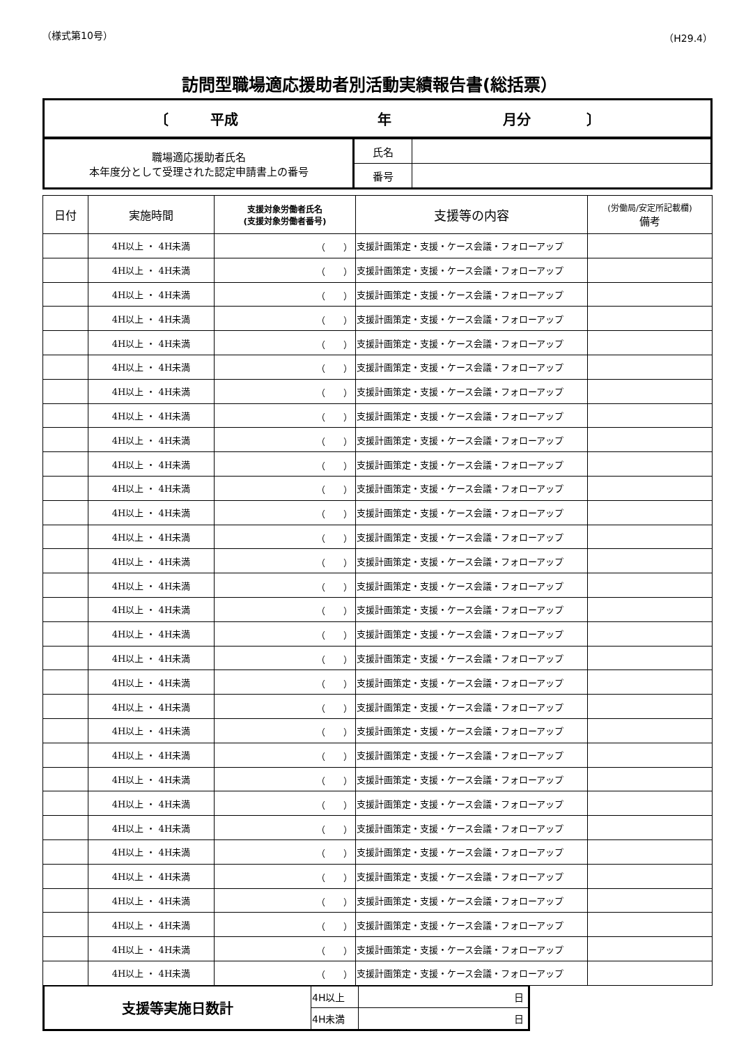（様式第10号） （H29.4）
訪問型職場適応援助者別活動実績報告書(総括票）
| 〔 平成 年 月分 〕 |
| 職場適応援助者氏名 本年度分として受理された認定申請書上の番号 | 氏名 | |
| | 番号 | |
| 日付 | 実施時間 | 支援対象労働者氏名 (支援対象労働者番号) | 支援等の内容 | (労働局/安定所記載欄) 備考 |
| --- | --- | --- | --- | --- |
| | 4H以上 ・ 4H未満 | （ ） | 支援計画策定・支援・ケース会議・フォローアップ | |
| | 4H以上 ・ 4H未満 | （ ） | 支援計画策定・支援・ケース会議・フォローアップ | |
| | 4H以上 ・ 4H未満 | （ ） | 支援計画策定・支援・ケース会議・フォローアップ | |
| | 4H以上 ・ 4H未満 | （ ） | 支援計画策定・支援・ケース会議・フォローアップ | |
| | 4H以上 ・ 4H未満 | （ ） | 支援計画策定・支援・ケース会議・フォローアップ | |
| | 4H以上 ・ 4H未満 | （ ） | 支援計画策定・支援・ケース会議・フォローアップ | |
| | 4H以上 ・ 4H未満 | （ ） | 支援計画策定・支援・ケース会議・フォローアップ | |
| | 4H以上 ・ 4H未満 | （ ） | 支援計画策定・支援・ケース会議・フォローアップ | |
| | 4H以上 ・ 4H未満 | （ ） | 支援計画策定・支援・ケース会議・フォローアップ | |
| | 4H以上 ・ 4H未満 | （ ） | 支援計画策定・支援・ケース会議・フォローアップ | |
| | 4H以上 ・ 4H未満 | （ ） | 支援計画策定・支援・ケース会議・フォローアップ | |
| | 4H以上 ・ 4H未満 | （ ） | 支援計画策定・支援・ケース会議・フォローアップ | |
| | 4H以上 ・ 4H未満 | （ ） | 支援計画策定・支援・ケース会議・フォローアップ | |
| | 4H以上 ・ 4H未満 | （ ） | 支援計画策定・支援・ケース会議・フォローアップ | |
| | 4H以上 ・ 4H未満 | （ ） | 支援計画策定・支援・ケース会議・フォローアップ | |
| | 4H以上 ・ 4H未満 | （ ） | 支援計画策定・支援・ケース会議・フォローアップ | |
| | 4H以上 ・ 4H未満 | （ ） | 支援計画策定・支援・ケース会議・フォローアップ | |
| | 4H以上 ・ 4H未満 | （ ） | 支援計画策定・支援・ケース会議・フォローアップ | |
| | 4H以上 ・ 4H未満 | （ ） | 支援計画策定・支援・ケース会議・フォローアップ | |
| | 4H以上 ・ 4H未満 | （ ） | 支援計画策定・支援・ケース会議・フォローアップ | |
| | 4H以上 ・ 4H未満 | （ ） | 支援計画策定・支援・ケース会議・フォローアップ | |
| | 4H以上 ・ 4H未満 | （ ） | 支援計画策定・支援・ケース会議・フォローアップ | |
| | 4H以上 ・ 4H未満 | （ ） | 支援計画策定・支援・ケース会議・フォローアップ | |
| | 4H以上 ・ 4H未満 | （ ） | 支援計画策定・支援・ケース会議・フォローアップ | |
| | 4H以上 ・ 4H未満 | （ ） | 支援計画策定・支援・ケース会議・フォローアップ | |
| | 4H以上 ・ 4H未満 | （ ） | 支援計画策定・支援・ケース会議・フォローアップ | |
| | 4H以上 ・ 4H未満 | （ ） | 支援計画策定・支援・ケース会議・フォローアップ | |
| | 4H以上 ・ 4H未満 | （ ） | 支援計画策定・支援・ケース会議・フォローアップ | |
| | 4H以上 ・ 4H未満 | （ ） | 支援計画策定・支援・ケース会議・フォローアップ | |
| | 4H以上 ・ 4H未満 | （ ） | 支援計画策定・支援・ケース会議・フォローアップ | |
| | 4H以上 ・ 4H未満 | （ ） | 支援計画策定・支援・ケース会議・フォローアップ | |
| 支援等実施日数計 | 4H以上 | 日 |
| | 4H未満 | 日 |